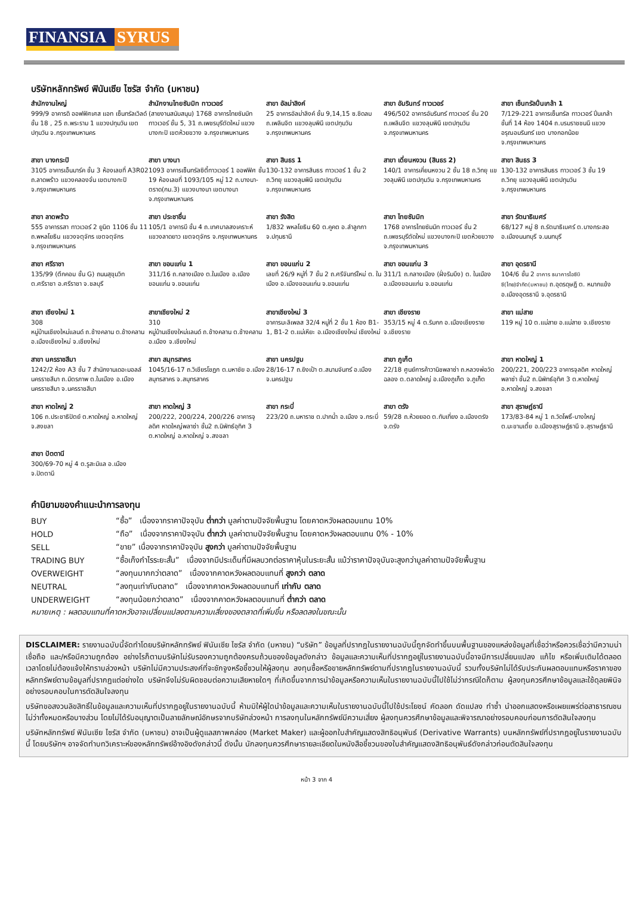FINANSIA SYRUS
บริษัทหลักทรัพย์ ฟินันเซีย ไซรัส จำกัด (มหาชน)
สำนักงานใหญ่
999/9 อาคารดิ ออฟฟิศเศส แอท เซ็นทรัลเวิลด์ ชั้น 18 , 25 ถ.พระราม 1 แขวงปทุมวัน เขตปทุมวัน จ.กรุงเทพมหานคร
สำนักงานไทยซัมมิท ทาวเวอร์
(สายงานสนับสนุน) 1768 อาคารไทยซัมมิท ทาวเวอร์ ชั้น 5, 31 ถ.เพชรบุรีตัดใหม่ แขวงบางกะปิ เขตห้วยขวาง จ.กรุงเทพมหานคร
สาขา อัลม่าลิงค์
25 อาคารอัลม่าลิงค์ ชั้น 9,14,15 ซ.ชิดลม ถ.เพลินจิต แขวงลุมพินี เขตปทุมวัน จ.กรุงเทพมหานคร
สาขา อัมรินทร์ ทาวเวอร์
496/502 อาคารอัมรินทร์ ทาวเวอร์ ชั้น 20 ถ.เพลินจิต แขวงลุมพินี เขตปทุมวัน จ.กรุงเทพมหานคร
สาขา เซ็นทรัลปิ่นเกล้า 1
7/129-221 อาคารเซ็นทรัล ทาวเวอร์ ปิ่นเกล้า ชั้นที่ 14 ห้อง 1404 ถ.บรมราชชนนี แขวง อรุณอมรินทร์ เขต บางกอกน้อย จ.กรุงเทพมหานคร
สาขา บางกระปิ
3105 อาคารเอ็นมาร์ค ชั้น 3 ห้องเลขที่ A3R02 ถ.ลาดพร้าว แขวงคลองจั่น เขตบางกะปิ จ.กรุงเทพมหานคร
สาขา บางนา
1093 อาคารเซ็นทรัลซิตี้ทาวเวอร์ 1 ออฟฟิศ ชั้น 19 ห้องเลขที่ 1093/105 หมู่ 12 ถ.บางนา-ตราด(กม.3) แขวงบางนา เขตบางนา จ.กรุงเทพมหานคร
สาขา สินธร 1
130-132 อาคารสินธร ทาวเวอร์ 1 ชั้น 2 ถ.วิทยุ แขวงลุมพินี เขตปทุมวัน จ.กรุงเทพมหานคร
สาขา เดี่ยนหงวน (สินธร 2)
140/1 อาคารเคี่ยนหงวน 2 ชั้น 18 ถ.วิทยุ แขวงลุมพินี เขตปทุมวัน จ.กรุงเทพมหานคร
สาขา สินธร 3
130-132 อาคารสินธร ทาวเวอร์ 3 ชั้น 19 ถ.วิทยุ แขวงลุมพินี เขตปทุมวัน จ.กรุงเทพมหานคร
สาขา ลาดพร้าว
555 อาคารรสา ทาวเวอร์ 2 ยูนิต 1106 ชั้น 11 ถ.พหลโยธิน แขวงจตุจักร เขตจตุจักร จ.กรุงเทพมหานคร
สาขา ประชาชื่น
105/1 อาคารบี ชั้น 4 ถ.เทศบาลสงเคราะห์ แขวงลาดยาว เขตจตุจักร จ.กรุงเทพมหานคร
สาขา รังสิต
1/832 พหลโยธิน 60 ต.คูคต อ.ลำลูกกา จ.ปทุมธานี
สาขา ไทยซัมมิท
1768 อาคารไทยซัมมิท ทาวเวอร์ ชั้น 2 ถ.เพชรบุรีตัดใหม่ แขวงบางกะปิ เขตห้วยขวาง จ.กรุงเทพมหานคร
สาขา รัตนาธิเบศร์
68/127 หมู่ 8 ถ.รัตนาธิเบศร์ ต.บางกระสอ อ.เมืองนนทบุรี จ.นนทบุรี
สาขา ศรีราชา
135/99 (ตึกคอม ชั้น G) ถนนสุขุมวิท ต.ศรีราชา อ.ศรีราชา จ.ชลบุรี
สาขา ขอนแก่น 1
311/16 ถ.กลางเมือง ต.ในเมือง อ.เมืองขอนแก่น จ.ขอนแก่น
สาขา ขอนแก่น 2
เลขที่ 26/9 หมู่ที่ 7 ชั้น 2 ถ.ศรีจันทร์ใหม่ ต. ในเมือง อ.เมืองขอนแก่น จ.ขอนแก่น
สาขา ขอนแก่น 3
311/1 ถ.กลางเมือง (ฝั่งริมบึง) ต. ในเมือง อ.เมืองขอนแก่น จ.ขอนแก่น
สาขา อุดรธานี
104/6 ชั้น 2 อาคาร ธนาคารไอซีบีซี(ไทย)จำกัด(มหาชน) ถ.อุดรดุษฎี ต. หมากแข้ง อ.เมืองอุดรธานี จ.อุดรธานี
สาขา เชียงใหม่ 1
308
หมู่บ้านเชียงใหม่แลนด์ ถ.ช้างคลาน ต.ช้างคลาน อ.เมืองเชียงใหม่ จ.เชียงใหม่
สาขาเชียงใหม่ 2
310
หมู่บ้านเชียงใหม่แลนด์ ถ.ช้างคลาน ต.ช้างคลาน อ.เมือง จ.เชียงใหม่
สาขาเชียงใหม่ 3
อาคารมะลิเพลส 32/4 หมู่ที่ 2 ชั้น 1 ห้อง B1-1, B1-2 ต.แม่เหียะ อ.เมืองเชียงใหม่ เชียงใหม่
สาขา เชียงราย
353/15 หมู่ 4 ต.ริมกก อ.เมืองเชียงราย จ.เชียงราย
สาขา แม่สาย
119 หมู่ 10 ต.แม่สาย อ.แม่สาย จ.เชียงราย
สาขา นครราชสีมา
1242/2 ห้อง A3 ชั้น 7 สำนักงานเดอะมอลล์ นครราชสีมา ถ.มิตรภาพ ต.ในเมือง อ.เมืองนครราชสีมา จ.นครราชสีมา
สาขา สมุทรสาคร
1045/16-17 ถ.วิเชียรโชฏก ต.มหาชัย อ.เมืองสมุทรสาคร จ.สมุทรสาคร
สาขา นครปฐม
28/16-17 ถ.ยิงเป้า ต.สนามจันทร์ อ.เมือง จ.นครปฐม
สาขา ภูเก็ต
22/18 ศูนย์การค้าวานิชพลาซ่า ถ.หลวงพ่อวัดฉลอง ต.ตลาดใหญ่ อ.เมืองภูเก็ต จ.ภูเก็ต
สาขา หาดใหญ่ 1
200/221, 200/223 อาคารจุลดิศ หาดใหญ่พลาซ่า ชั้น2 ถ.นิพัทธ์อุทิศ 3 ต.หาดใหญ่ อ.หาดใหญ่ จ.สงขลา
สาขา หาดใหญ่ 2
106 ถ.ประชาธิปัตย์ ต.หาดใหญ่ อ.หาดใหญ่ จ.สงขลา
สาขา หาดใหญ่ 3
200/222, 200/224, 200/226 อาคารจุลดิศ หาดใหญ่พลาซ่า ชั้น2 ถ.นิพัทธ์อุทิศ 3 ต.หาดใหญ่ อ.หาดใหญ่ จ.สงขลา
สาขา กระบี่
223/20 ถ.มหาราช ต.ปากน้ำ อ.เมือง จ.กระบี่
สาขา ตรัง
59/28 ถ.ห้วยยอด ต.ทับเที่ยง อ.เมืองตรัง จ.ตรัง
สาขา สุราษฎ์ธานี
173/83-84 หมู่ 1 ถ.วัดโพธิ์-บางใหญ่ ต.มะขามเตี้ย อ.เมืองสุราษฎ์ธานี จ.สุราษฎ์ธานี
สาขา ปัตตานี
300/69-70 หมู่ 4 ต.รูสะมิแล อ.เมือง จ.ปัตตานี
คำนิยามของคำแนะนำการลงทุน
| BUY | “ซื้อ” เนื่องจากราคาปัจจุบัน ต่ำกว่า มูลค่าตามปัจจัยพื้นฐาน โดยคาดหวังผลตอบแทน 10% |
| HOLD | “ถือ” เนื่องจากราคาปัจจุบัน ต่ำกว่า มูลค่าตามปัจจัยพื้นฐาน โดยคาดหวังผลตอบแทน 0% - 10% |
| SELL | “ขาย” เนื่องจากราคาปัจจุบัน สูงกว่า มูลค่าตามปัจจัยพื้นฐาน |
| TRADING BUY | “ซื้อเก็งกำไรระยะสั้น” เนื่องจากมีประเด็นที่มีผลบวกต่อราคาหุ้นในระยะสั้น แม้ว่าราคาปัจจุบันจะสูงกว่ามูลค่าตามปัจจัยพื้นฐาน |
| OVERWEIGHT | “ลงทุนมากกว่าตลาด” เนื่องจากคาดหวังผลตอบแทนที่ สูงกว่า ตลาด |
| NEUTRAL | “ลงทุนเท่ากับตลาด” เนื่องจากคาดหวังผลตอบแทนที่ เท่ากับ ตลาด |
| UNDERWEIGHT | “ลงทุนน้อยกว่าตลาด” เนื่องจากคาดหวังผลตอบแทนที่ ต่ำกว่า ตลาด |
หมายเหตุ : ผลตอบแทนที่คาดหวังอาจเปลี่ยนแปลงตามความเสี่ยงของตลาดที่เพิ่มขึ้น หรือลดลงในขณะนั้น
DISCLAIMER: รายงานฉบับนี้จัดทำโดยบริษัทหลักทรัพย์ ฟินันเซีย ไซรัส จำกัด (มหาชน) “บริษัท” ข้อมูลที่ปรากฏในรายงานฉบับนี้ถูกจัดทำขึ้นบนพื้นฐานของแหล่งข้อมูลที่เชื่อว่าหรือควรเชื่อว่ามีความน่าเชื่อถือ และ/หรือมีความถูกต้อง อย่างไรก็ตามบริษัทไม่รับรองความถูกต้องครบถ้วนของข้อมูลดังกล่าว ข้อมูลและความเห็นที่ปรากฏอยู่ในรายงานฉบับนี้อาจมีการเปลี่ยนแปลง แก้ไข หรือเพิ่มเติมได้ตลอดเวลาโดยไม่ต้องแจ้งให้ทราบล่วงหน้า บริษัทไม่มีความประสงค์ที่จะชักจูงหรือชี้ชวนให้ผู้ลงทุน ลงทุนซื้อหรือขายหลักทรัพย์ตามที่ปรากฏในรายงานฉบับนี้ รวมทั้งบริษัทไม่ได้รับประกันผลตอบแทนหรือราคาของหลักทรัพย์ตามข้อมูลที่ปรากฏแต่อย่างใด บริษัทจึงไม่รับผิดชอบต่อความเสียหายใดๆ ที่เกิดขึ้นจากการนำข้อมูลหรือความเห็นในรายงานฉบับนี้ไปใช้ไม่ว่ากรณีใดก็ตาม ผู้ลงทุนควรศึกษาข้อมูลและใช้ดุลยพินิจอย่างรอบคอบในการตัดสินใจลงทุน
บริษัทขอสงวนลิขสิทธิ์ในข้อมูลและความเห็นที่ปรากฏอยู่ในรายงานฉบับนี้ ห้ามมิให้ผู้ใดนำข้อมูลและความเห็นในรายงานฉบับนี้ไปใช้ประโยชน์ คัดลอก ดัดแปลง ทำซ้ำ นำออกแสดงหรือเผยแพร่ต่อสาธารณชนไม่ว่าทั้งหมดหรือบางส่วน โดยไม่ได้รับอนุญาตเป็นลายลักษณ์อักษรจากบริษัทล่วงหน้า การลงทุนในหลักทรัพย์มีความเสี่ยง ผู้ลงทุนควรศึกษาข้อมูลและพิจารณาอย่างรอบคอบก่อนการตัดสินใจลงทุน
บริษัทหลักทรัพย์ ฟินันเซีย ไซรัส จำกัด (มหาชน) อาจเป็นผู้ดูแลสภาพคล่อง (Market Maker) และผู้ออกใบสำคัญแสดงสิทธิอนุพันธ์ (Derivative Warrants) บนหลักทรัพย์ที่ปรากฏอยู่ในรายงานฉบับนี้ โดยบริษัทฯ อาจจัดทำบทวิเคราะห์ของหลักทรัพย์อ้างอิงดังกล่าวนี้ ดังนั้น นักลงทุนควรศึกษารายละเอียดในหนังสือชี้ชวนของใบสำคัญแสดงสิทธิอนุพันธ์ดังกล่าวก่อนตัดสินใจลงทุน
หน้า 3 จาก 4